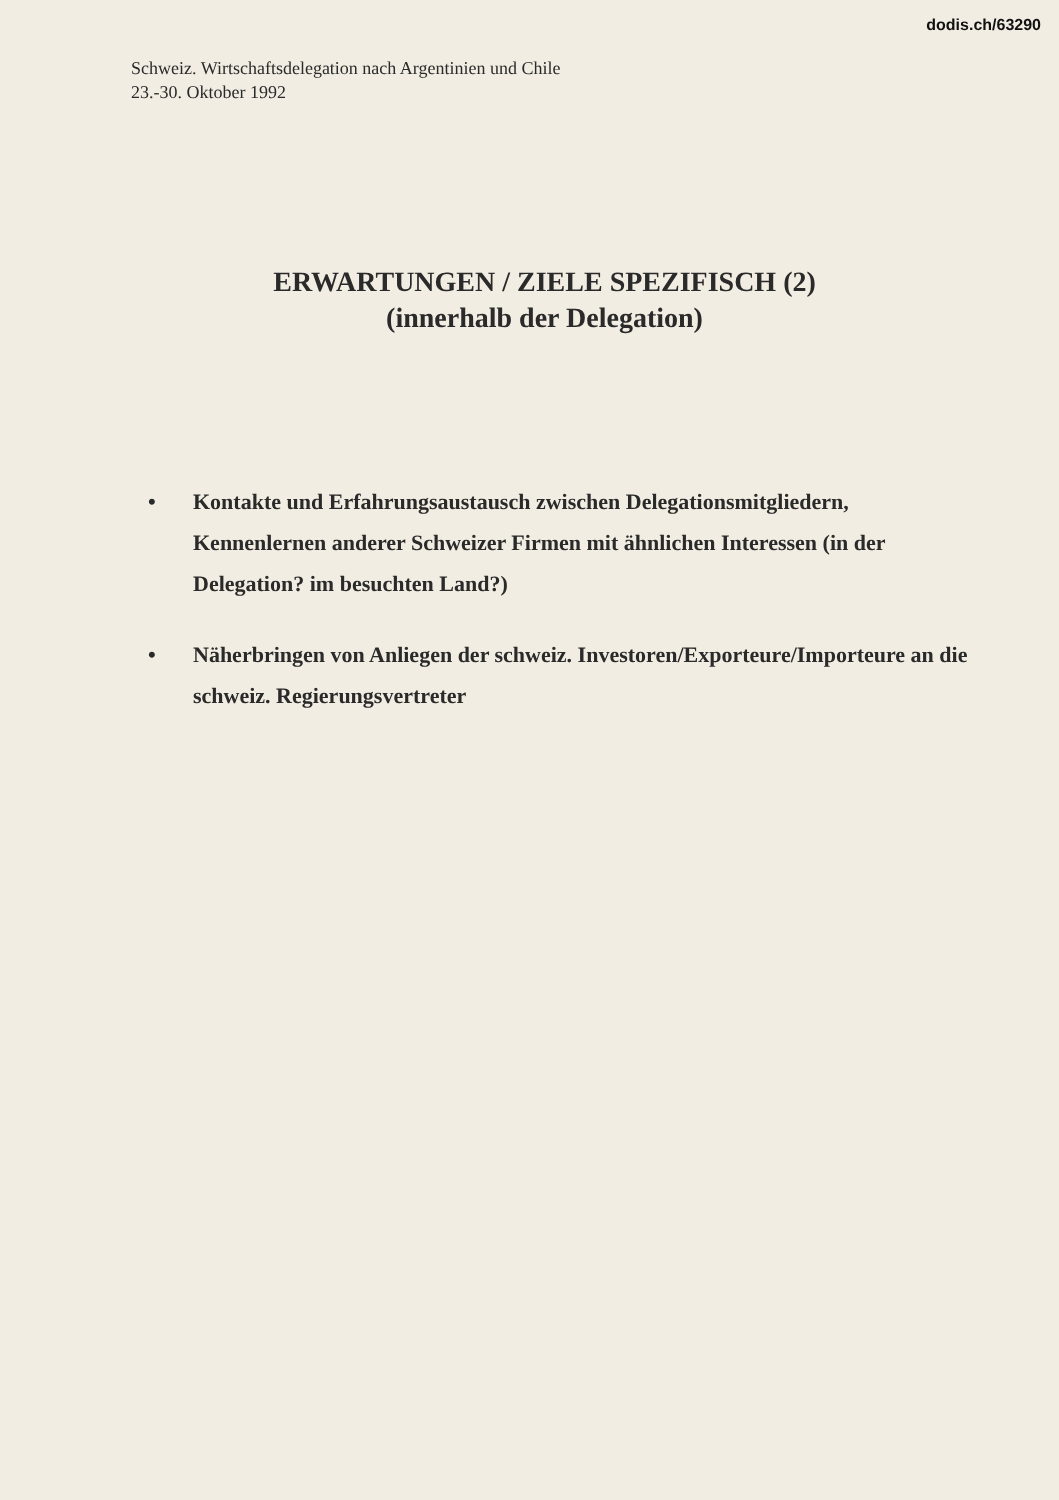dodis.ch/63290
Schweiz. Wirtschaftsdelegation nach Argentinien und Chile
23.-30. Oktober 1992
ERWARTUNGEN / ZIELE SPEZIFISCH (2)
(innerhalb der Delegation)
• Kontakte und Erfahrungsaustausch zwischen Delegationsmitgliedern, Kennenlernen anderer Schweizer Firmen mit ähnlichen Interessen (in der Delegation? im besuchten Land?)
• Näherbringen von Anliegen der schweiz. Investoren/Exporteure/Importeure an die schweiz. Regierungsvertreter